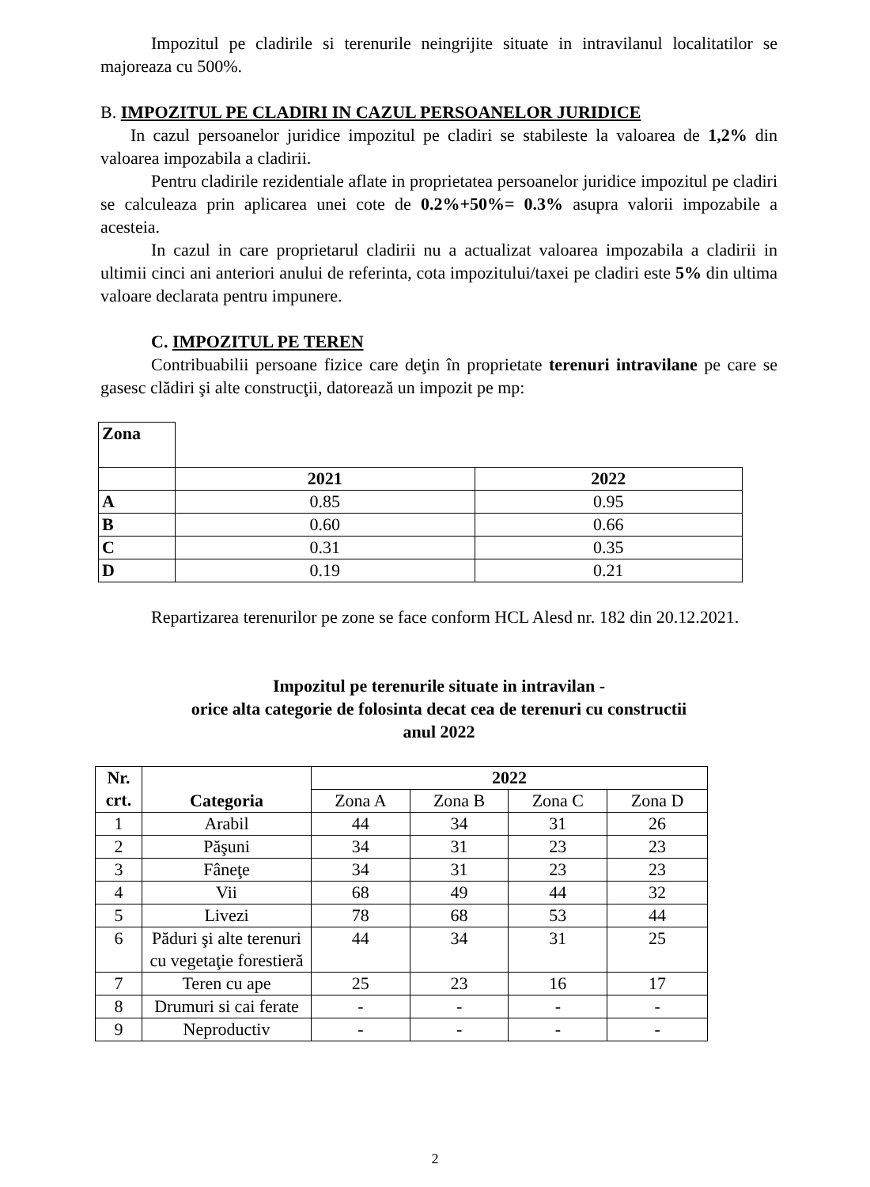Impozitul pe cladirile si terenurile neingrijite situate in intravilanul localitatilor se majoreaza cu 500%.
B. IMPOZITUL PE CLADIRI IN CAZUL PERSOANELOR JURIDICE
In cazul persoanelor juridice impozitul pe cladiri se stabileste la valoarea de 1,2% din valoarea impozabila a cladirii.
Pentru cladirile rezidentiale aflate in proprietatea persoanelor juridice impozitul pe cladiri se calculeaza prin aplicarea unei cote de 0.2%+50%= 0.3% asupra valorii impozabile a acesteia.
In cazul in care proprietarul cladirii nu a actualizat valoarea impozabila a cladirii in ultimii cinci ani anteriori anului de referinta, cota impozitului/taxei pe cladiri este 5% din ultima valoare declarata pentru impunere.
C. IMPOZITUL PE TEREN
Contribuabilii persoane fizice care deţin în proprietate terenuri intravilane pe care se gasesc clădiri şi alte construcţii, datorează un impozit pe mp:
| Zona | | |
| --- | --- | --- |
| | 2021 | 2022 |
| A | 0.85 | 0.95 |
| B | 0.60 | 0.66 |
| C | 0.31 | 0.35 |
| D | 0.19 | 0.21 |
Repartizarea terenurilor pe zone se face conform HCL Alesd nr. 182 din 20.12.2021.
Impozitul pe terenurile situate in intravilan -
orice alta categorie de folosinta decat cea de terenuri cu constructii
anul 2022
| Nr. crt. | Categoria | 2022 | | | |
| --- | --- | --- | --- | --- | --- |
| | | Zona A | Zona B | Zona C | Zona D |
| 1 | Arabil | 44 | 34 | 31 | 26 |
| 2 | Păşuni | 34 | 31 | 23 | 23 |
| 3 | Fâneţe | 34 | 31 | 23 | 23 |
| 4 | Vii | 68 | 49 | 44 | 32 |
| 5 | Livezi | 78 | 68 | 53 | 44 |
| 6 | Păduri şi alte terenuri cu vegetaţie forestieră | 44 | 34 | 31 | 25 |
| 7 | Teren cu ape | 25 | 23 | 16 | 17 |
| 8 | Drumuri si cai ferate | - | - | - | - |
| 9 | Neproductiv | - | - | - | - |
2